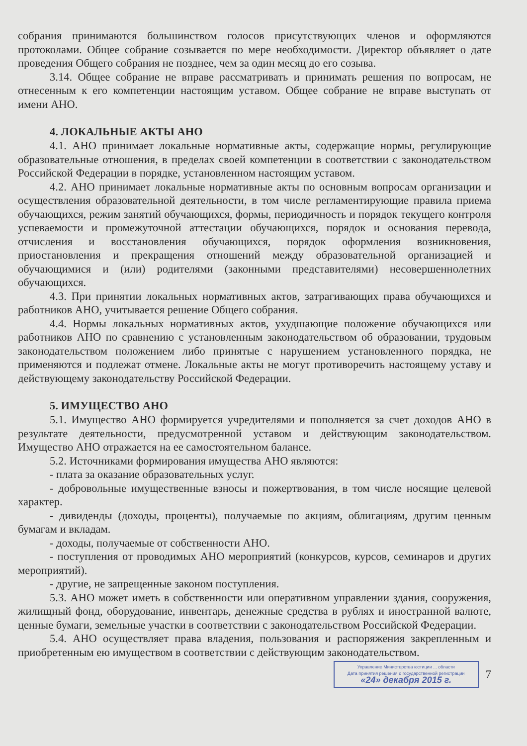собрания принимаются большинством голосов присутствующих членов и оформляются протоколами. Общее собрание созывается по мере необходимости. Директор объявляет о дате проведения Общего собрания не позднее, чем за один месяц до его созыва.
3.14. Общее собрание не вправе рассматривать и принимать решения по вопросам, не отнесенным к его компетенции настоящим уставом. Общее собрание не вправе выступать от имени АНО.
4. ЛОКАЛЬНЫЕ АКТЫ АНО
4.1. АНО принимает локальные нормативные акты, содержащие нормы, регулирующие образовательные отношения, в пределах своей компетенции в соответствии с законодательством Российской Федерации в порядке, установленном настоящим уставом.
4.2. АНО принимает локальные нормативные акты по основным вопросам организации и осуществления образовательной деятельности, в том числе регламентирующие правила приема обучающихся, режим занятий обучающихся, формы, периодичность и порядок текущего контроля успеваемости и промежуточной аттестации обучающихся, порядок и основания перевода, отчисления и восстановления обучающихся, порядок оформления возникновения, приостановления и прекращения отношений между образовательной организацией и обучающимися и (или) родителями (законными представителями) несовершеннолетних обучающихся.
4.3. При принятии локальных нормативных актов, затрагивающих права обучающихся и работников АНО, учитывается решение Общего собрания.
4.4. Нормы локальных нормативных актов, ухудшающие положение обучающихся или работников АНО по сравнению с установленным законодательством об образовании, трудовым законодательством положением либо принятые с нарушением установленного порядка, не применяются и подлежат отмене. Локальные акты не могут противоречить настоящему уставу и действующему законодательству Российской Федерации.
5. ИМУЩЕСТВО АНО
5.1. Имущество АНО формируется учредителями и пополняется за счет доходов АНО в результате деятельности, предусмотренной уставом и действующим законодательством. Имущество АНО отражается на ее самостоятельном балансе.
5.2. Источниками формирования имущества АНО являются:
- плата за оказание образовательных услуг.
- добровольные имущественные взносы и пожертвования, в том числе носящие целевой характер.
- дивиденды (доходы, проценты), получаемые по акциям, облигациям, другим ценным бумагам и вкладам.
- доходы, получаемые от собственности АНО.
- поступления от проводимых АНО мероприятий (конкурсов, курсов, семинаров и других мероприятий).
- другие, не запрещенные законом поступления.
5.3. АНО может иметь в собственности или оперативном управлении здания, сооружения, жилищный фонд, оборудование, инвентарь, денежные средства в рублях и иностранной валюте, ценные бумаги, земельные участки в соответствии с законодательством Российской Федерации.
5.4. АНО осуществляет права владения, пользования и распоряжения закрепленным и приобретенным ею имуществом в соответствии с действующим законодательством.
Управление Министерства юстиции ... области
Дата принятия решения о государственной регистрации
«24» декабря 2015 г.
7